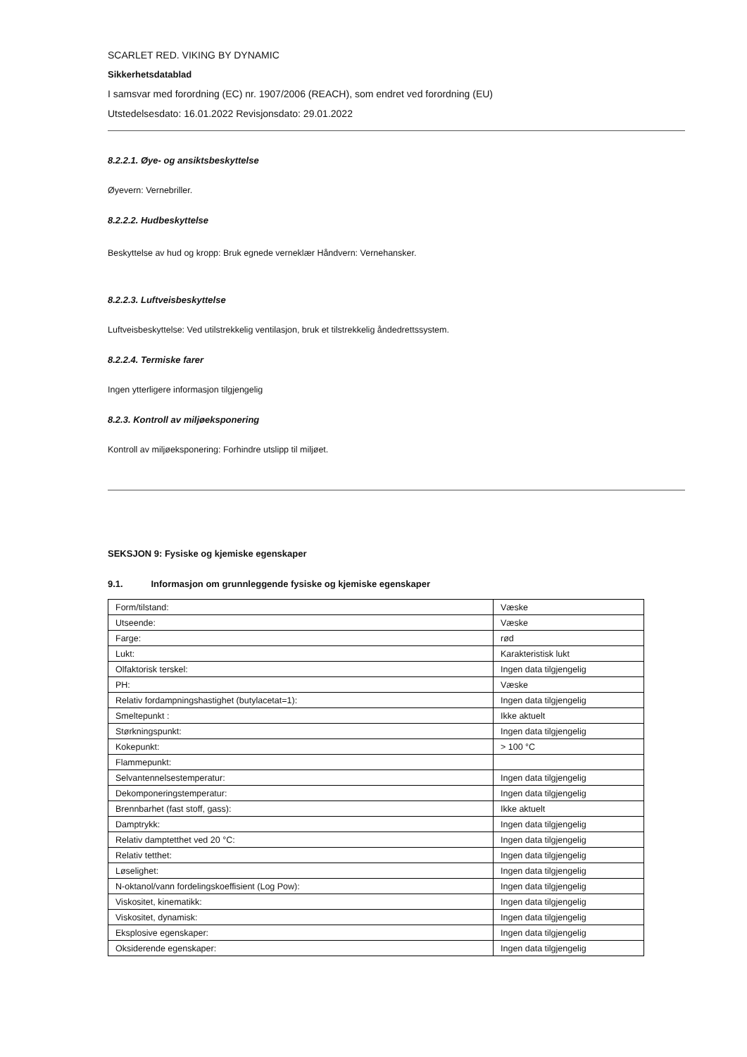SCARLET RED. VIKING BY DYNAMIC
Sikkerhetsdatablad
I samsvar med forordning (EC) nr. 1907/2006 (REACH), som endret ved forordning (EU)
Utstedelsesdato: 16.01.2022 Revisjonsdato: 29.01.2022
8.2.2.1. Øye- og ansiktsbeskyttelse
Øyevern: Vernebriller.
8.2.2.2. Hudbeskyttelse
Beskyttelse av hud og kropp: Bruk egnede verneklær Håndvern: Vernehansker.
8.2.2.3. Luftveisbeskyttelse
Luftveisbeskyttelse: Ved utilstrekkelig ventilasjon, bruk et tilstrekkelig åndedrettssystem.
8.2.2.4. Termiske farer
Ingen ytterligere informasjon tilgjengelig
8.2.3. Kontroll av miljøeksponering
Kontroll av miljøeksponering: Forhindre utslipp til miljøet.
SEKSJON 9: Fysiske og kjemiske egenskaper
9.1. Informasjon om grunnleggende fysiske og kjemiske egenskaper
| Form/tilstand: | Væske |
| Utseende: | Væske |
| Farge: | rød |
| Lukt: | Karakteristisk lukt |
| Olfaktorisk terskel: | Ingen data tilgjengelig |
| PH: | Væske |
| Relativ fordampningshastighet (butylacetat=1): | Ingen data tilgjengelig |
| Smeltepunkt : | Ikke aktuelt |
| Størkningspunkt: | Ingen data tilgjengelig |
| Kokepunkt: | > 100 °C |
| Flammepunkt: | |
| Selvantennelsestemperatur: | Ingen data tilgjengelig |
| Dekomponeringstemperatur: | Ingen data tilgjengelig |
| Brennbarhet (fast stoff, gass): | Ikke aktuelt |
| Damptrykk: | Ingen data tilgjengelig |
| Relativ damptetthet ved 20 °C: | Ingen data tilgjengelig |
| Relativ tetthet: | Ingen data tilgjengelig |
| Løselighet: | Ingen data tilgjengelig |
| N-oktanol/vann fordelingskoeffisient (Log Pow): | Ingen data tilgjengelig |
| Viskositet, kinematikk: | Ingen data tilgjengelig |
| Viskositet, dynamisk: | Ingen data tilgjengelig |
| Eksplosive egenskaper: | Ingen data tilgjengelig |
| Oksiderende egenskaper: | Ingen data tilgjengelig |